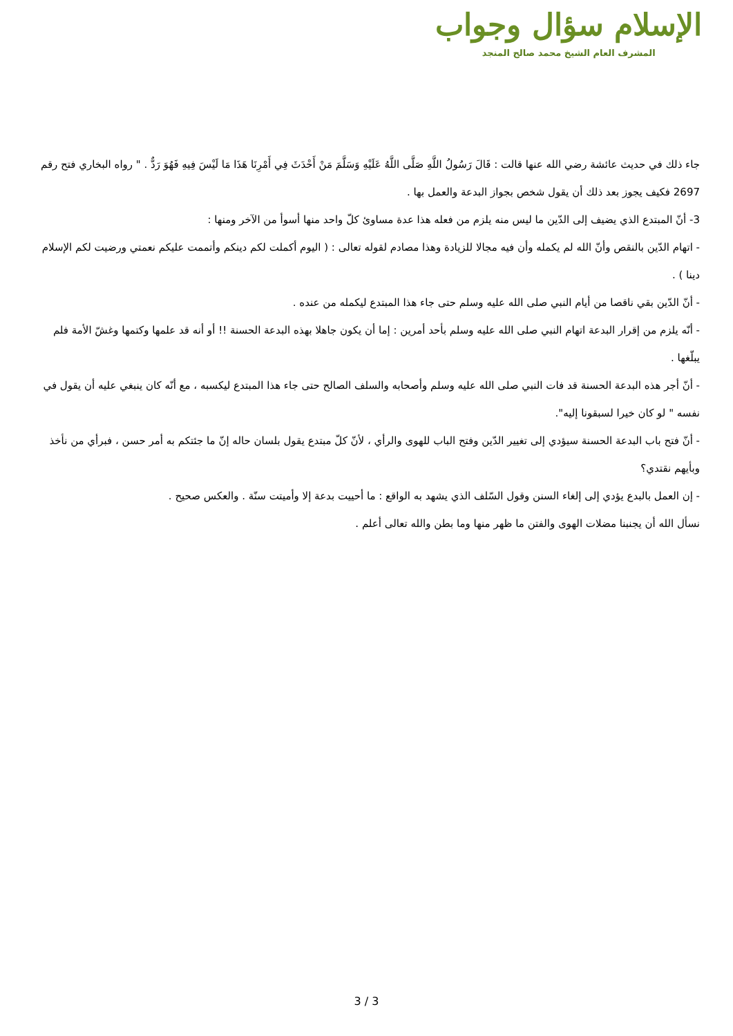الإسلام سؤال وجواب
المشرف العام الشيخ محمد صالح المنجد
جاء ذلك في حديث عائشة رضي الله عنها قالت : قَالَ رَسُولُ اللَّهِ صَلَّى اللَّهُ عَلَيْهِ وَسَلَّمَ مَنْ أَحْدَثَ فِي أَمْرِنَا هَذَا مَا لَيْسَ فِيهِ فَهُوَ رَدٌّ . " رواه البخاري فتح رقم 2697 فكيف يجوز بعد ذلك أن يقول شخص بجواز البدعة والعمل بها .
3- أنّ المبتدع الذي يضيف إلى الدّين ما ليس منه يلزم من فعله هذا عدة مساوئ كلّ واحد منها أسوأ من الآخر ومنها :
- اتهام الدّين بالنقص وأنّ الله لم يكمله وأن فيه مجالا للزيادة وهذا مصادم لقوله تعالى : ( اليوم أكملت لكم دينكم وأتممت عليكم نعمتي ورضيت لكم الإسلام دينا ) .
- أنّ الدّين بقي ناقصا من أيام النبي صلى الله عليه وسلم حتى جاء هذا المبتدع ليكمله من عنده .
- أنّه يلزم من إقرار البدعة اتهام النبي صلى الله عليه وسلم بأحد أمرين : إما أن يكون جاهلا بهذه البدعة الحسنة !! أو أنه قد علمها وكتمها وغشّ الأمة فلم يبلّغها .
- أنّ أجر هذه البدعة الحسنة قد فات النبي صلى الله عليه وسلم وأصحابه والسلف الصالح حتى جاء هذا المبتدع ليكسبه ، مع أنّه كان ينبغي عليه أن يقول في نفسه " لو كان خيرا لسبقونا إليه".
- أنّ فتح باب البدعة الحسنة سيؤدي إلى تغيير الدّين وفتح الباب للهوى والرأي ، لأنّ كلّ مبتدع يقول بلسان حاله إنّ ما جئتكم به أمر حسن ، فبرأي من نأخذ وبأيهم نقتدي؟
- إن العمل بالبدع يؤدي إلى إلغاء السنن وقول السّلف الذي يشهد به الواقع : ما أحييت بدعة إلا وأميتت سنّة . والعكس صحيح .
نسأل الله أن يجنبنا مضلات الهوى والفتن ما ظهر منها وما بطن والله تعالى أعلم .
3 / 3